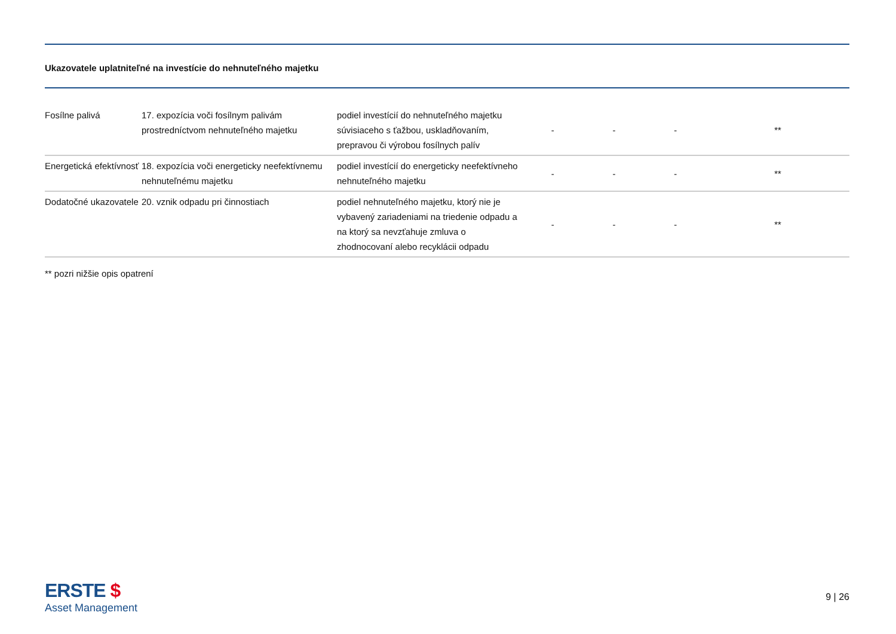Ukazovatele uplatniteľné na investície do nehnuteľného majetku
| Fosílne palivá | 17. expozícia voči fosílnym palivám prostredníctvom nehnuteľného majetku | podiel investícií do nehnuteľného majetku súvisiaceho s ťažbou, uskladňovaním, prepravou či výrobou fosílnych palív | - | - | - | ** |
| Energetická efektívnosť | 18. expozícia voči energeticky neefektívnemu nehnuteľnému majetku | podiel investícií do energeticky neefektívneho nehnuteľného majetku | - | - | - | ** |
| Dodatočné ukazovatele | 20. vznik odpadu pri činnostiach | podiel nehnuteľného majetku, ktorý nie je vybavený zariadeniami na triedenie odpadu a na ktorý sa nevzťahuje zmluva o zhodnocovaní alebo recyklácii odpadu | - | - | - | ** |
** pozri nižšie opis opatrení
ERSTE $
Asset Management
9 | 26